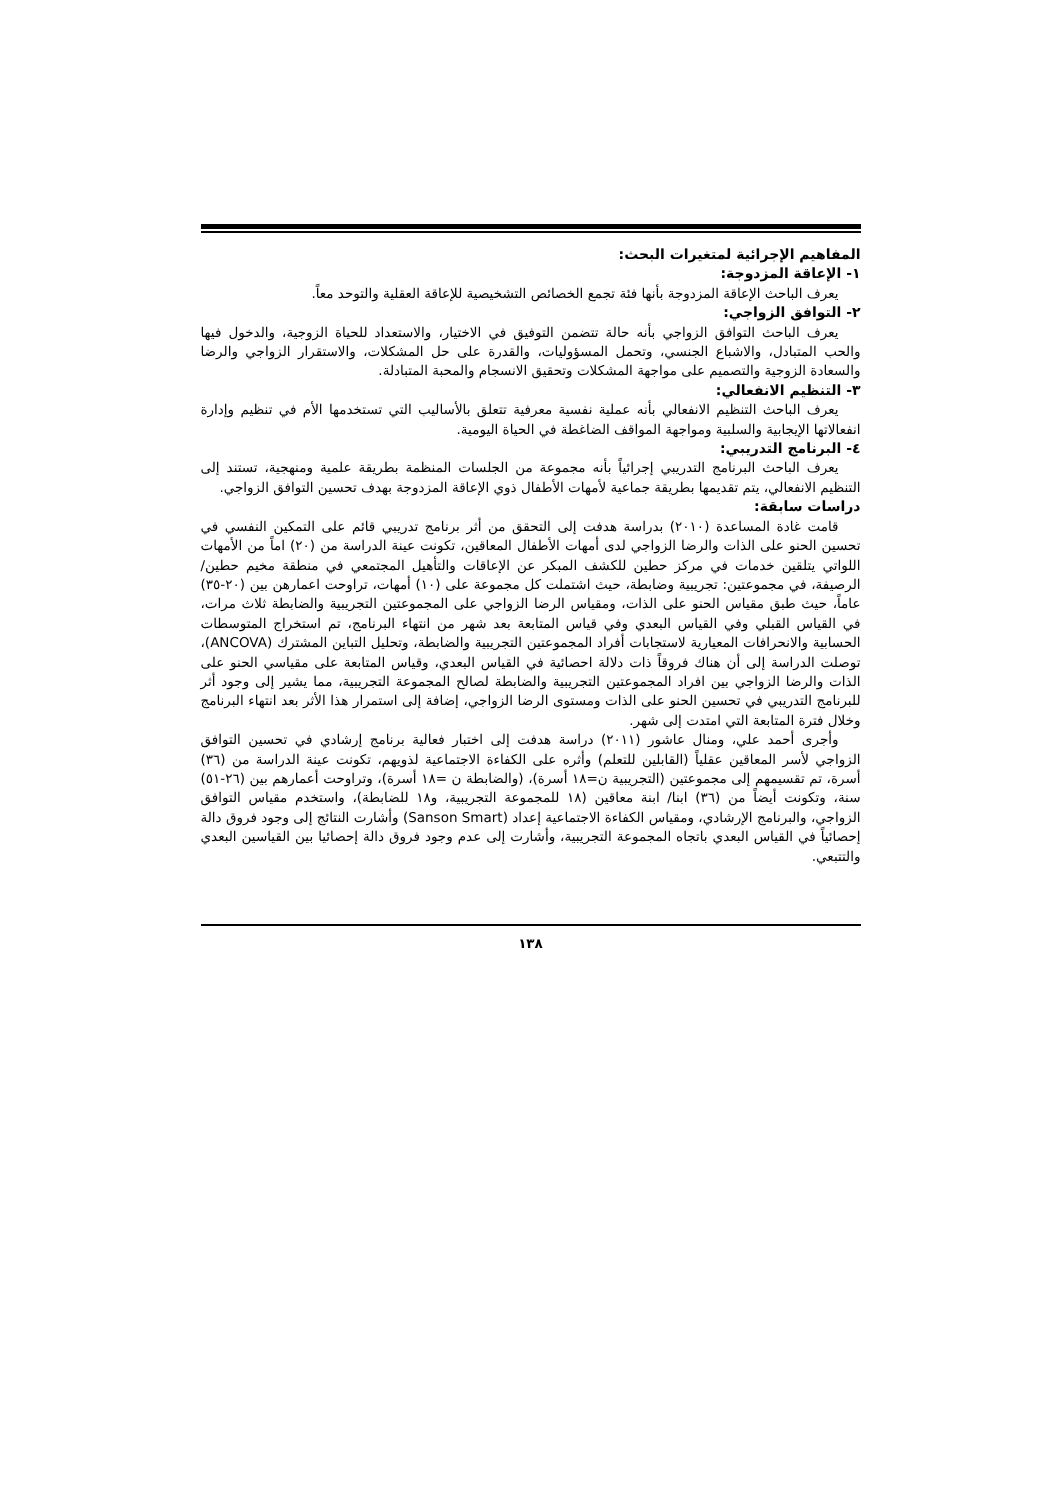المفاهيم الإجرائية لمتغيرات البحث:
١- الإعاقة المزدوجة:
يعرف الباحث الإعاقة المزدوجة بأنها فئة تجمع الخصائص التشخيصية للإعاقة العقلية والتوحد معاً.
٢- التوافق الزواجي:
يعرف الباحث التوافق الزواجي بأنه حالة تتضمن التوفيق في الاختيار، والاستعداد للحياة الزوجية، والدخول فيها والحب المتبادل، والاشباع الجنسي، وتحمل المسؤوليات، والقدرة على حل المشكلات، والاستقرار الزواجي والرضا والسعادة الزوجية والتصميم على مواجهة المشكلات وتحقيق الانسجام والمحبة المتبادلة.
٣- التنظيم الانفعالي:
يعرف الباحث التنظيم الانفعالي بأنه عملية نفسية معرفية تتعلق بالأساليب التي تستخدمها الأم في تنظيم وإدارة انفعالاتها الإيجابية والسلبية ومواجهة المواقف الضاغطة في الحياة اليومية.
٤- البرنامج التدريبي:
يعرف الباحث البرنامج التدريبي إجرائياً بأنه مجموعة من الجلسات المنظمة بطريقة علمية ومنهجية، تستند إلى التنظيم الانفعالي، يتم تقديمها بطريقة جماعية لأمهات الأطفال ذوي الإعاقة المزدوجة بهدف تحسين التوافق الزواجي.
دراسات سابقة:
قامت غادة المساعدة (٢٠١٠) بدراسة هدفت إلى التحقق من أثر برنامج تدريبي قائم على التمكين النفسي في تحسين الحنو على الذات والرضا الزواجي لدى أمهات الأطفال المعاقين، تكونت عينة الدراسة من (٢٠) اماً من الأمهات اللواتي يتلقين خدمات في مركز حطين للكشف المبكر عن الإعاقات والتأهيل المجتمعي في منطقة مخيم حطين/ الرصيفة، في مجموعتين: تجريبية وضابطة، حيث اشتملت كل مجموعة على (١٠) أمهات، تراوحت اعمارهن بين (٢٠-٣٥) عاماً، حيث طبق مقياس الحنو على الذات، ومقياس الرضا الزواجي على المجموعتين التجريبية والضابطة ثلاث مرات، في القياس القبلي وفي القياس البعدي وفي قياس المتابعة بعد شهر من انتهاء البرنامج، تم استخراج المتوسطات الحسابية والانحرافات المعيارية لاستجابات أفراد المجموعتين التجريبية والضابطة، وتحليل التباين المشترك (ANCOVA)، توصلت الدراسة إلى أن هناك فروقاً ذات دلالة احصائية في القياس البعدي، وقياس المتابعة على مقياسي الحنو على الذات والرضا الزواجي بين افراد المجموعتين التجريبية والضابطة لصالح المجموعة التجريبية، مما يشير إلى وجود أثر للبرنامج التدريبي في تحسين الحنو على الذات ومستوى الرضا الزواجي، إضافة إلى استمرار هذا الأثر بعد انتهاء البرنامج وخلال فترة المتابعة التي امتدت إلى شهر.
وأجرى أحمد علي، ومنال عاشور (٢٠١١) دراسة هدفت إلى اختبار فعالية برنامج إرشادي في تحسين التوافق الزواجي لأسر المعاقين عقلياً (القابلين للتعلم) وأثره على الكفاءة الاجتماعية لذويهم، تكونت عينة الدراسة من (٣٦) أسرة، تم تقسيمهم إلى مجموعتين (التجريبية ن=١٨ أسرة)، (والضابطة ن =١٨ أسرة)، وتراوحت أعمارهم بين (٢٦-٥١) سنة، وتكونت أيضاً من (٣٦) ابنا/ ابنة معاقين (١٨ للمجموعة التجريبية، و١٨ للضابطة)، واستخدم مقياس التوافق الزواجي، والبرنامج الإرشادي، ومقياس الكفاءة الاجتماعية إعداد (Sanson Smart) وأشارت النتائج إلى وجود فروق دالة إحصائياً في القياس البعدي باتجاه المجموعة التجريبية، وأشارت إلى عدم وجود فروق دالة إحصائيا بين القياسين البعدي والتتبعي.
١٣٨